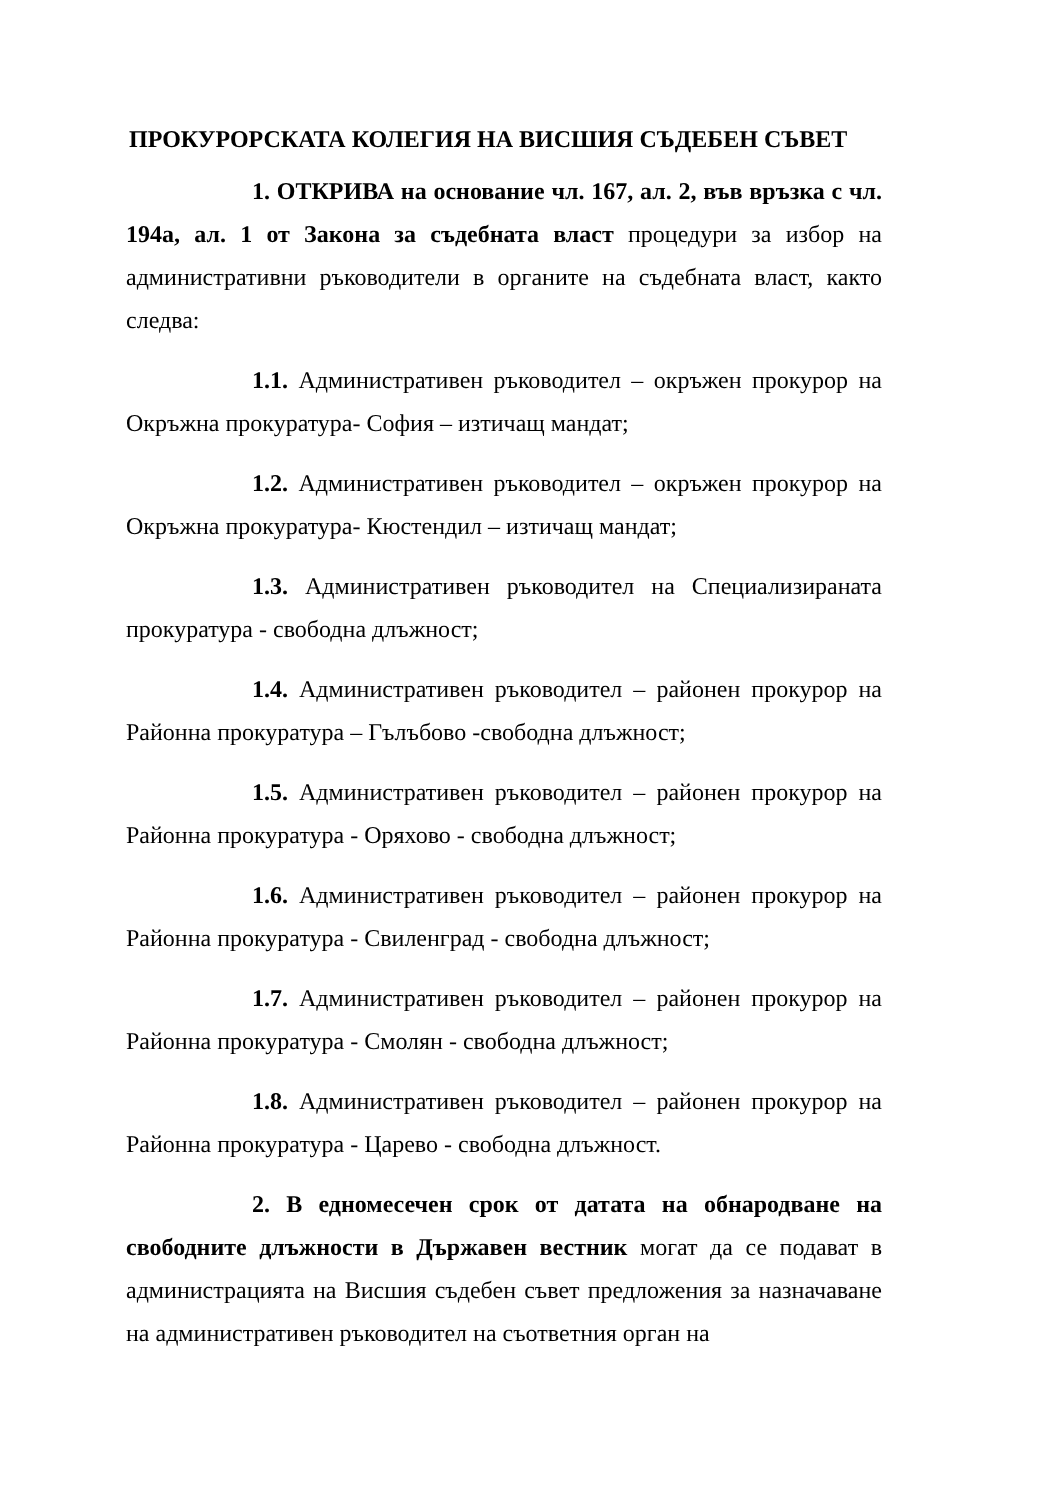ПРОКУРОРСКАТА КОЛЕГИЯ НА ВИСШИЯ СЪДЕБЕН СЪВЕТ
1. ОТКРИВА на основание чл. 167, ал. 2, във връзка с чл. 194а, ал. 1 от Закона за съдебната власт процедури за избор на административни ръководители в органите на съдебната власт, както следва:
1.1. Административен ръководител – окръжен прокурор на Окръжна прокуратура- София – изтичащ мандат;
1.2. Административен ръководител – окръжен прокурор на Окръжна прокуратура- Кюстендил – изтичащ мандат;
1.3. Административен ръководител на Специализираната прокуратура - свободна длъжност;
1.4. Административен ръководител – районен прокурор на Районна прокуратура – Гълъбово -свободна длъжност;
1.5. Административен ръководител – районен прокурор на Районна прокуратура - Оряхово - свободна длъжност;
1.6. Административен ръководител – районен прокурор на Районна прокуратура - Свиленград - свободна длъжност;
1.7. Административен ръководител – районен прокурор на Районна прокуратура - Смолян - свободна длъжност;
1.8. Административен ръководител – районен прокурор на Районна прокуратура - Царево - свободна длъжност.
2. В едномесечен срок от датата на обнародване на свободните длъжности в Държавен вестник могат да се подават в администрацията на Висшия съдебен съвет предложения за назначаване на административен ръководител на съответния орган на